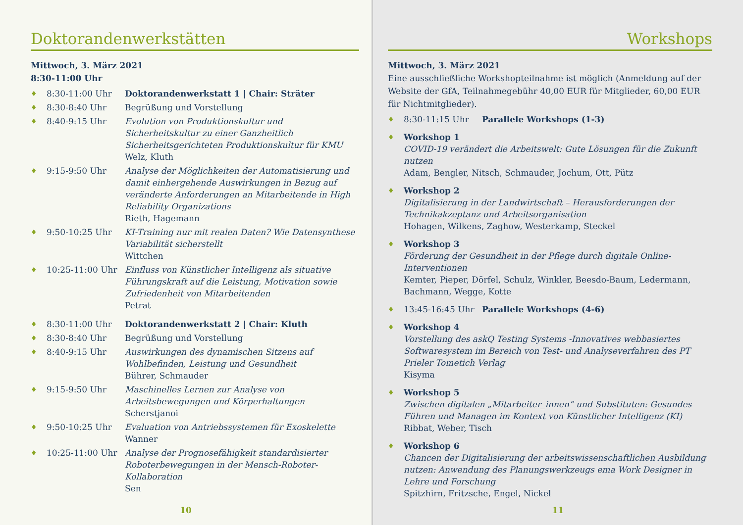Doktorandenwerkstätten
Mittwoch, 3. März 2021
8:30-11:00 Uhr
♦ 8:30-11:00 Uhr Doktorandenwerkstatt 1 | Chair: Sträter
♦ 8:30-8:40 Uhr Begrüßung und Vorstellung
♦ 8:40-9:15 Uhr Evolution von Produktionskultur und Sicherheitskultur zu einer Ganzheitlich Sicherheitsgerichteten Produktionskultur für KMU
Welz, Kluth
♦ 9:15-9:50 Uhr Analyse der Möglichkeiten der Automatisierung und damit einhergehende Auswirkungen in Bezug auf veränderte Anforderungen an Mitarbeitende in High Reliability Organizations
Rieth, Hagemann
♦ 9:50-10:25 Uhr KI-Training nur mit realen Daten? Wie Datensynthese Variabilität sicherstellt
Wittchen
♦ 10:25-11:00 Uhr Einfluss von Künstlicher Intelligenz als situative Führungskraft auf die Leistung, Motivation sowie Zufriedenheit von Mitarbeitenden
Petrat
♦ 8:30-11:00 Uhr Doktorandenwerkstatt 2 | Chair: Kluth
♦ 8:30-8:40 Uhr Begrüßung und Vorstellung
♦ 8:40-9:15 Uhr Auswirkungen des dynamischen Sitzens auf Wohlbefinden, Leistung und Gesundheit
Bührer, Schmauder
♦ 9:15-9:50 Uhr Maschinelles Lernen zur Analyse von Arbeitsbewegungen und Körperhaltungen
Scherstjanoi
♦ 9:50-10:25 Uhr Evaluation von Antriebssystemen für Exoskelette
Wanner
♦ 10:25-11:00 Uhr Analyse der Prognosefähigkeit standardisierter Roboterbewegungen in der Mensch-Roboter-Kollaboration
Sen
10
Workshops
Mittwoch, 3. März 2021
Eine ausschließliche Workshopteilnahme ist möglich (Anmeldung auf der Website der GfA, Teilnahmegebühr 40,00 EUR für Mitglieder, 60,00 EUR für Nichtmitglieder).
♦ 8:30-11:15 Uhr Parallele Workshops (1-3)
♦ Workshop 1
COVID-19 verändert die Arbeitswelt: Gute Lösungen für die Zukunft nutzen
Adam, Bengler, Nitsch, Schmauder, Jochum, Ott, Pütz
♦ Workshop 2
Digitalisierung in der Landwirtschaft – Herausforderungen der Technikakzeptanz und Arbeitsorganisation
Hohagen, Wilkens, Zaghow, Westerkamp, Steckel
♦ Workshop 3
Förderung der Gesundheit in der Pflege durch digitale Online-Interventionen
Kemter, Pieper, Dörfel, Schulz, Winkler, Beesdo-Baum, Ledermann, Bachmann, Wegge, Kotte
♦ 13:45-16:45 Uhr Parallele Workshops (4-6)
♦ Workshop 4
Vorstellung des askQ Testing Systems -Innovatives webbasiertes Softwaresystem im Bereich von Test- und Analyseverfahren des PT Prieler Tometich Verlag
Kisyma
♦ Workshop 5
Zwischen digitalen „Mitarbeiter_innen” und Substituten: Gesundes Führen und Managen im Kontext von Künstlicher Intelligenz (KI)
Ribbat, Weber, Tisch
♦ Workshop 6
Chancen der Digitalisierung der arbeitswissenschaftlichen Ausbildung nutzen: Anwendung des Planungswerkzeugs ema Work Designer in Lehre und Forschung
Spitzhirn, Fritzsche, Engel, Nickel
11